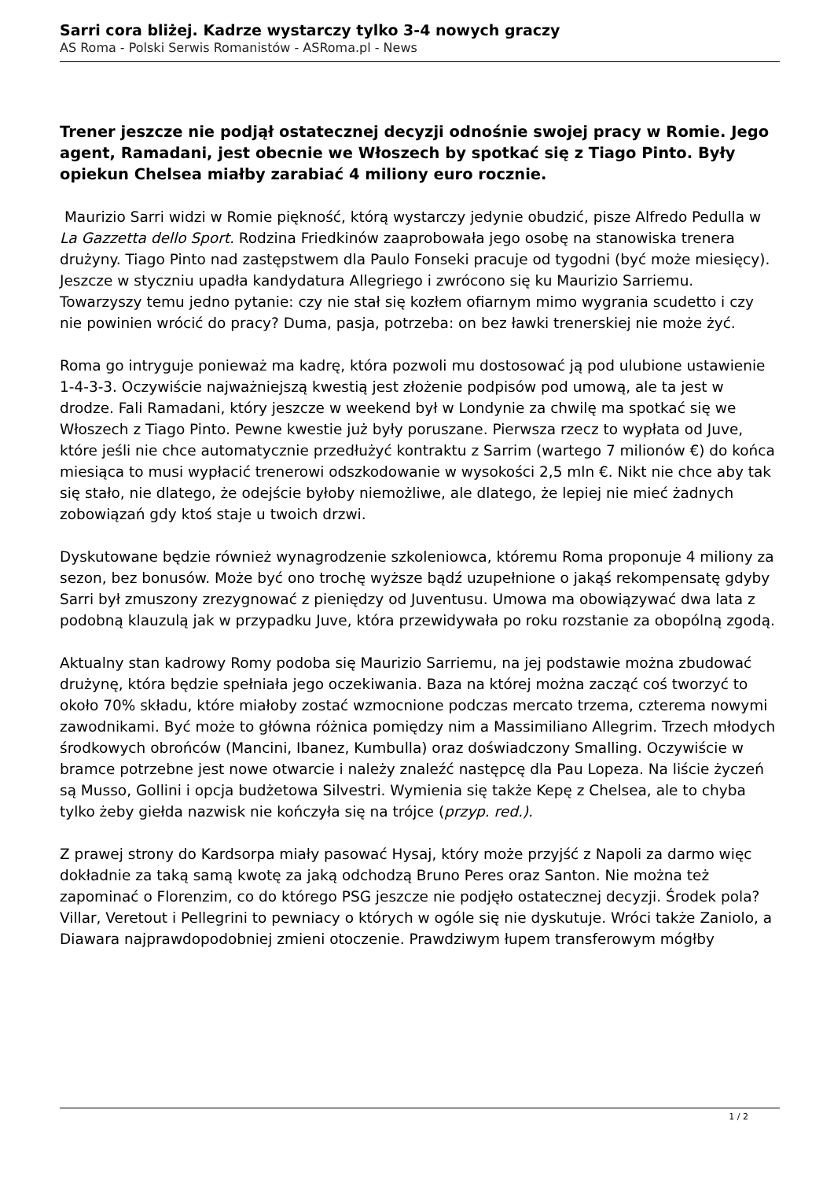Sarri cora bliżej. Kadrze wystarczy tylko 3-4 nowych graczy
AS Roma - Polski Serwis Romanistów - ASRoma.pl - News
Trener jeszcze nie podjął ostatecznej decyzji odnośnie swojej pracy w Romie. Jego agent, Ramadani, jest obecnie we Włoszech by spotkać się z Tiago Pinto. Były opiekun Chelsea miałby zarabiać 4 miliony euro rocznie.
Maurizio Sarri widzi w Romie piękność, którą wystarczy jedynie obudzić, pisze Alfredo Pedulla w La Gazzetta dello Sport. Rodzina Friedkinów zaaprobowała jego osobę na stanowiska trenera drużyny. Tiago Pinto nad zastępstwem dla Paulo Fonseki pracuje od tygodni (być może miesięcy). Jeszcze w styczniu upadła kandydatura Allegriego i zwrócono się ku Maurizio Sarriemu. Towarzyszy temu jedno pytanie: czy nie stał się kozłem ofiarnym mimo wygrania scudetto i czy nie powinien wrócić do pracy? Duma, pasja, potrzeba: on bez ławki trenerskiej nie może żyć.
Roma go intryguje ponieważ ma kadrę, która pozwoli mu dostosować ją pod ulubione ustawienie 1-4-3-3. Oczywiście najważniejszą kwestią jest złożenie podpisów pod umową, ale ta jest w drodze. Fali Ramadani, który jeszcze w weekend był w Londynie za chwilę ma spotkać się we Włoszech z Tiago Pinto. Pewne kwestie już były poruszane. Pierwsza rzecz to wypłata od Juve, które jeśli nie chce automatycznie przedłużyć kontraktu z Sarrim (wartego 7 milionów €) do końca miesiąca to musi wypłacić trenerowi odszkodowanie w wysokości 2,5 mln €. Nikt nie chce aby tak się stało, nie dlatego, że odejście byłoby niemożliwe, ale dlatego, że lepiej nie mieć żadnych zobowiązań gdy ktoś staje u twoich drzwi.
Dyskutowane będzie również wynagrodzenie szkoleniowca, któremu Roma proponuje 4 miliony za sezon, bez bonusów. Może być ono trochę wyższe bądź uzupełnione o jakąś rekompensatę gdyby Sarri był zmuszony zrezygnować z pieniędzy od Juventusu. Umowa ma obowiązywać dwa lata z podobną klauzulą jak w przypadku Juve, która przewidywała po roku rozstanie za obopólną zgodą.
Aktualny stan kadrowy Romy podoba się Maurizio Sarriemu, na jej podstawie można zbudować drużynę, która będzie spełniała jego oczekiwania. Baza na której można zacząć coś tworzyć to około 70% składu, które miałoby zostać wzmocnione podczas mercato trzema, czterema nowymi zawodnikami. Być może to główna różnica pomiędzy nim a Massimiliano Allegrim. Trzech młodych środkowych obrońców (Mancini, Ibanez, Kumbulla) oraz doświadczony Smalling. Oczywiście w bramce potrzebne jest nowe otwarcie i należy znaleźć następcę dla Pau Lopeza. Na liście życzeń są Musso, Gollini i opcja budżetowa Silvestri. Wymienia się także Kepę z Chelsea, ale to chyba tylko żeby giełda nazwisk nie kończyła się na trójce (przyp. red.).
Z prawej strony do Kardsorpa miały pasować Hysaj, który może przyjść z Napoli za darmo więc dokładnie za taką samą kwotę za jaką odchodzą Bruno Peres oraz Santon. Nie można też zapominać o Florenzim, co do którego PSG jeszcze nie podjęło ostatecznej decyzji. Środek pola? Villar, Veretout i Pellegrini to pewniacy o których w ogóle się nie dyskutuje. Wróci także Zaniolo, a Diawara najprawdopodobniej zmieni otoczenie. Prawdziwym łupem transferowym mógłby
1 / 2